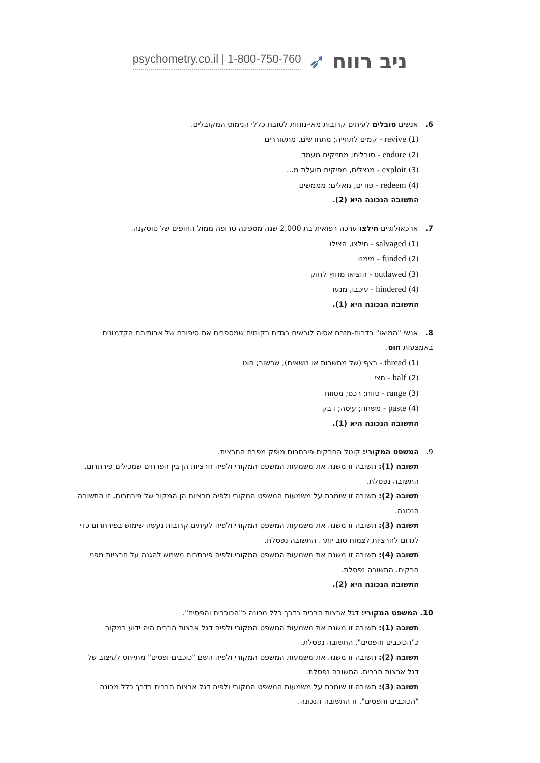psychometry.co.il | 1-800-750-760 ➶ ניב רווח
6. אנשים סובלים לעיתים קרובות מאי-נוחות לטובת כללי הנימוס המקובלים.
(1) revive - קמים לתחייה; מתחדשים, מתעוררים
(2) endure - סובלים; מחזיקים מעמד
(3) exploit - מנצלים, מפיקים תועלת מ...
(4) redeem - פודים, גואלים; מממשים
התשובה הנכונה היא (2).
7. ארכאולוגיים חילצו ערכה רפואית בת 2,000 שנה מספינה טרופה ממול החופים של טוסקנה.
(1) salvaged - חילצו, הצילו
(2) funded - מימנו
(3) outlawed - הוציאו מחוץ לחוק
(4) hindered - עיכבו, מנעו
התשובה הנכונה היא (1).
8. אנשי "המיאו" בדרום-מזרח אסיה לובשים בגדים רקומים שמספרים את סיפורם של אבותיהם הקדמונים באמצעות חוט.
(1) thread - רצף (של מחשבות או נושאים); שרשור; חוט
(2) half - חצי
(3) range - טווח; רכס; מטווח
(4) paste - משחה; עיסה; דבק
התשובה הנכונה היא (1).
9. המשפט המקורי: קוטל החרקים פירתרום מופק מפרח החרצית.
תשובה (1): תשובה זו משנה את משמעות המשפט המקורי ולפיה חרציות הן בין הפרחים שמכילים פירתרום. התשובה נפסלת.
תשובה (2): תשובה זו שומרת על משמעות המשפט המקורי ולפיה חרציות הן המקור של פירתרום. זו התשובה הנכונה.
תשובה (3): תשובה זו משנה את משמעות המשפט המקורי ולפיה לעיתים קרובות נעשה שימוש בפירתרום כדי לגרום לחרציות לצמוח טוב יותר. התשובה נפסלת.
תשובה (4): תשובה זו משנה את משמעות המשפט המקורי ולפיה פירתרום משמש להגנה על חרציות מפני חרקים. התשובה נפסלת.
התשובה הנכונה היא (2).
10. המשפט המקורי: דגל ארצות הברית בדרך כלל מכונה כ"הכוכבים והפסים".
תשובה (1): תשובה זו משנה את משמעות המשפט המקורי ולפיה דגל ארצות הברית היה ידוע במקור כ"הכוכבים והפסים". התשובה נפסלת.
תשובה (2): תשובה זו משנה את משמעות המשפט המקורי ולפיה השם "כוכבים ופסים" מתייחס לעיצוב של דגל ארצות הברית. התשובה נפסלת.
תשובה (3): תשובה זו שומרת על משמעות המשפט המקורי ולפיה דגל ארצות הברית בדרך כלל מכונה "הכוכבים והפסים". זו התשובה הנכונה.